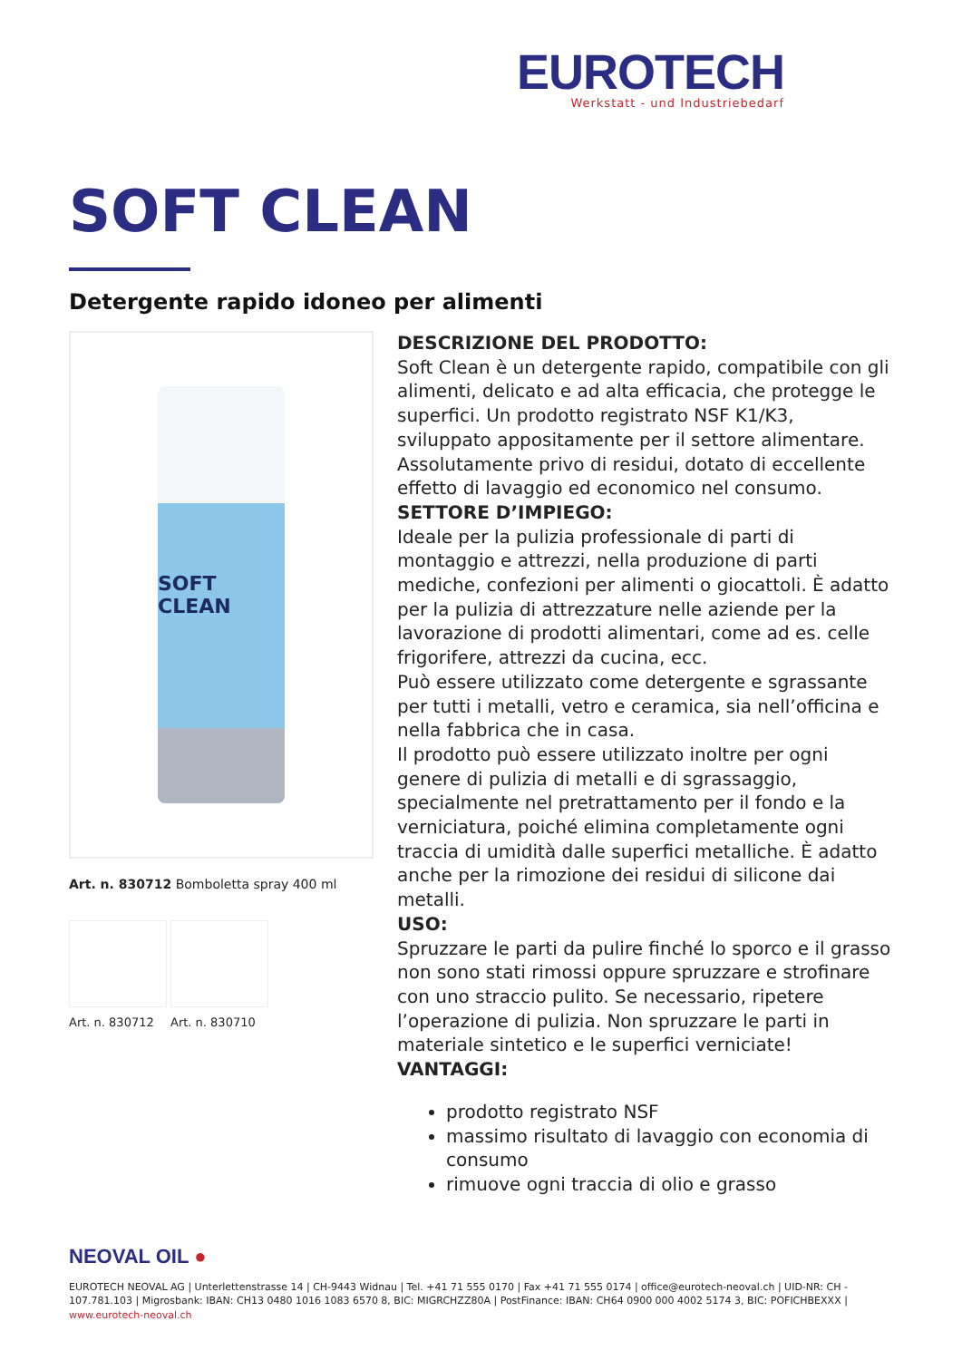EUROTECH
Werkstatt - und Industriebedarf
SOFT CLEAN
Detergente rapido idoneo per alimenti
SOFT CLEAN
Art. n. 830712 Bomboletta spray 400 ml
Art. n. 830712
Art. n. 830710
DESCRIZIONE DEL PRODOTTO:
Soft Clean è un detergente rapido, compatibile con gli alimenti, delicato e ad alta efficacia, che protegge le superfici. Un prodotto registrato NSF K1/K3, sviluppato appositamente per il settore alimentare. Assolutamente privo di residui, dotato di eccellente effetto di lavaggio ed economico nel consumo.
SETTORE D’IMPIEGO:
Ideale per la pulizia professionale di parti di montaggio e attrezzi, nella produzione di parti mediche, confezioni per alimenti o giocattoli. È adatto per la pulizia di attrezzature nelle aziende per la lavorazione di prodotti alimentari, come ad es. celle frigorifere, attrezzi da cucina, ecc.
Può essere utilizzato come detergente e sgrassante per tutti i metalli, vetro e ceramica, sia nell’officina e nella fabbrica che in casa.
Il prodotto può essere utilizzato inoltre per ogni genere di pulizia di metalli e di sgrassaggio, specialmente nel pretrattamento per il fondo e la verniciatura, poiché elimina completamente ogni traccia di umidità dalle superfici metalliche. È adatto anche per la rimozione dei residui di silicone dai metalli.
USO:
Spruzzare le parti da pulire finché lo sporco e il grasso non sono stati rimossi oppure spruzzare e strofinare con uno straccio pulito. Se necessario, ripetere l’operazione di pulizia. Non spruzzare le parti in materiale sintetico e le superfici verniciate!
VANTAGGI:
prodotto registrato NSF
massimo risultato di lavaggio con economia di consumo
rimuove ogni traccia di olio e grasso
NEOVAL OIL ●
EUROTECH NEOVAL AG | Unterlettenstrasse 14 | CH-9443 Widnau | Tel. +41 71 555 0170 | Fax +41 71 555 0174 | office@eurotech-neoval.ch | UID-NR: CH - 107.781.103 | Migrosbank: IBAN: CH13 0480 1016 1083 6570 8, BIC: MIGRCHZZ80A | PostFinance: IBAN: CH64 0900 000 4002 5174 3, BIC: POFICHBEXXX | www.eurotech-neoval.ch